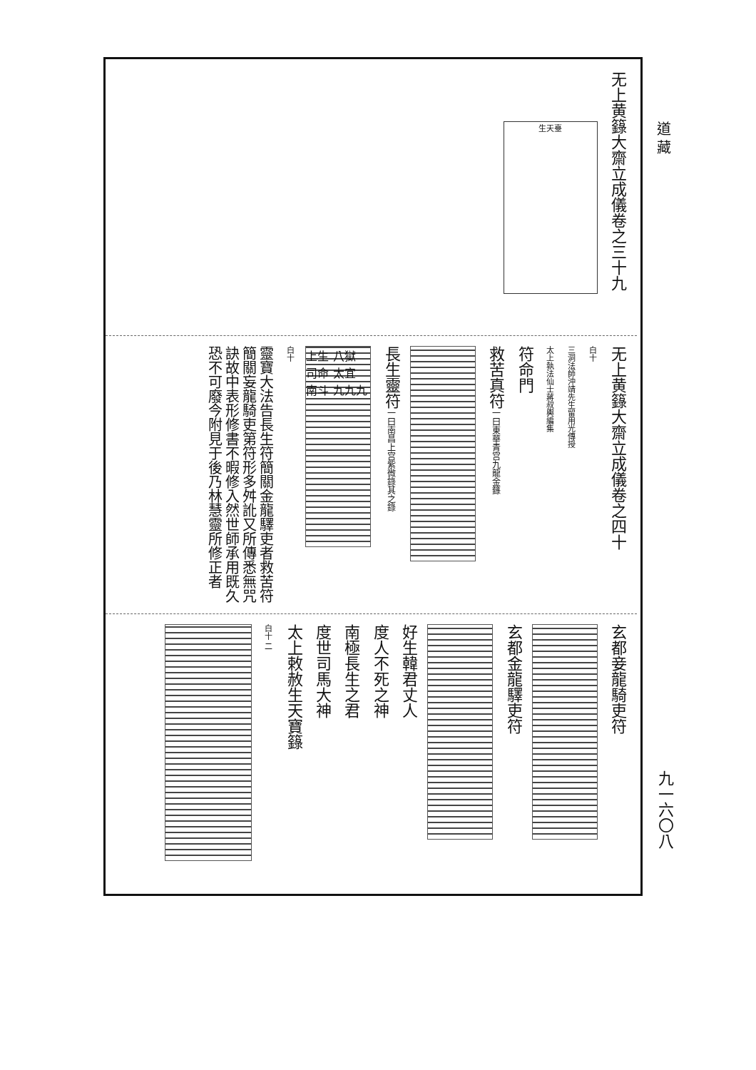道 藏
九一六〇八
无上黄籙大齋立成儀卷之三十九
生天臺
无上黄籙大齋立成儀卷之四十
白十
三洞法師沖靖先生留用光傳授
太上執法仙士蔣叔輿編集
符命門
救苦真符一曰東華青宫九龍金籙
長生靈符一曰南昌上宫紫微錄其之錄
上生 八獄 司命 太宜 南斗 九九九
白十
靈寶大法告長生符簡關金龍驛吏者救苦符簡關妄龍騎吏第符形多舛訛又所傳悉無咒訣故中表形修書不暇修入然世師承用既久恐不可廢今附見于後乃林慧靈所修正者
玄都妾龍騎吏符
玄都金龍驛吏符
好生韓君丈人
度人不死之神
南極長生之君
度世司馬大神
太上敕赦生天寶籙
白十 二